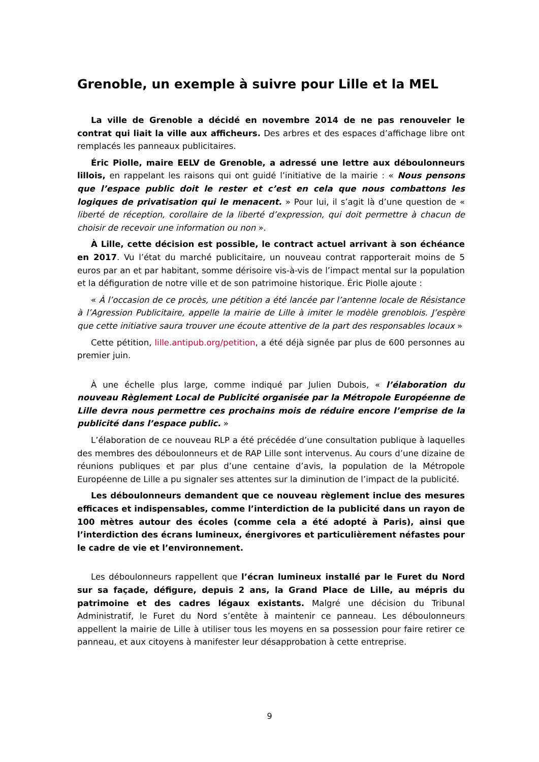Grenoble, un exemple à suivre pour Lille et la MEL
La ville de Grenoble a décidé en novembre 2014 de ne pas renouveler le contrat qui liait la ville aux afficheurs. Des arbres et des espaces d’affichage libre ont remplacés les panneaux publicitaires.
Éric Piolle, maire EELV de Grenoble, a adressé une lettre aux déboulonneurs lillois, en rappelant les raisons qui ont guidé l’initiative de la mairie : « Nous pensons que l’espace public doit le rester et c’est en cela que nous combattons les logiques de privatisation qui le menacent. » Pour lui, il s’agit là d’une question de « liberté de réception, corollaire de la liberté d’expression, qui doit permettre à chacun de choisir de recevoir une information ou non ».
À Lille, cette décision est possible, le contract actuel arrivant à son échéance en 2017. Vu l’état du marché publicitaire, un nouveau contrat rapporterait moins de 5 euros par an et par habitant, somme dérisoire vis-à-vis de l’impact mental sur la population et la défiguration de notre ville et de son patrimoine historique. Éric Piolle ajoute :
« À l’occasion de ce procès, une pétition a été lancée par l’antenne locale de Résistance à l’Agression Publicitaire, appelle la mairie de Lille à imiter le modèle grenoblois. J’espère que cette initiative saura trouver une écoute attentive de la part des responsables locaux »
Cette pétition, lille.antipub.org/petition, a été déjà signée par plus de 600 personnes au premier juin.
À une échelle plus large, comme indiqué par Julien Dubois, « l’élaboration du nouveau Règlement Local de Publicité organisée par la Métropole Européenne de Lille devra nous permettre ces prochains mois de réduire encore l’emprise de la publicité dans l’espace public. »
L’élaboration de ce nouveau RLP a été précédée d’une consultation publique à laquelles des membres des déboulonneurs et de RAP Lille sont intervenus. Au cours d’une dizaine de réunions publiques et par plus d’une centaine d’avis, la population de la Métropole Européenne de Lille a pu signaler ses attentes sur la diminution de l’impact de la publicité.
Les déboulonneurs demandent que ce nouveau règlement inclue des mesures efficaces et indispensables, comme l’interdiction de la publicité dans un rayon de 100 mètres autour des écoles (comme cela a été adopté à Paris), ainsi que l’interdiction des écrans lumineux, énergivores et particulièrement néfastes pour le cadre de vie et l’environnement.
Les déboulonneurs rappellent que l’écran lumineux installé par le Furet du Nord sur sa façade, défigure, depuis 2 ans, la Grand Place de Lille, au mépris du patrimoine et des cadres légaux existants. Malgré une décision du Tribunal Administratif, le Furet du Nord s’entête à maintenir ce panneau. Les déboulonneurs appellent la mairie de Lille à utiliser tous les moyens en sa possession pour faire retirer ce panneau, et aux citoyens à manifester leur désapprobation à cette entreprise.
9